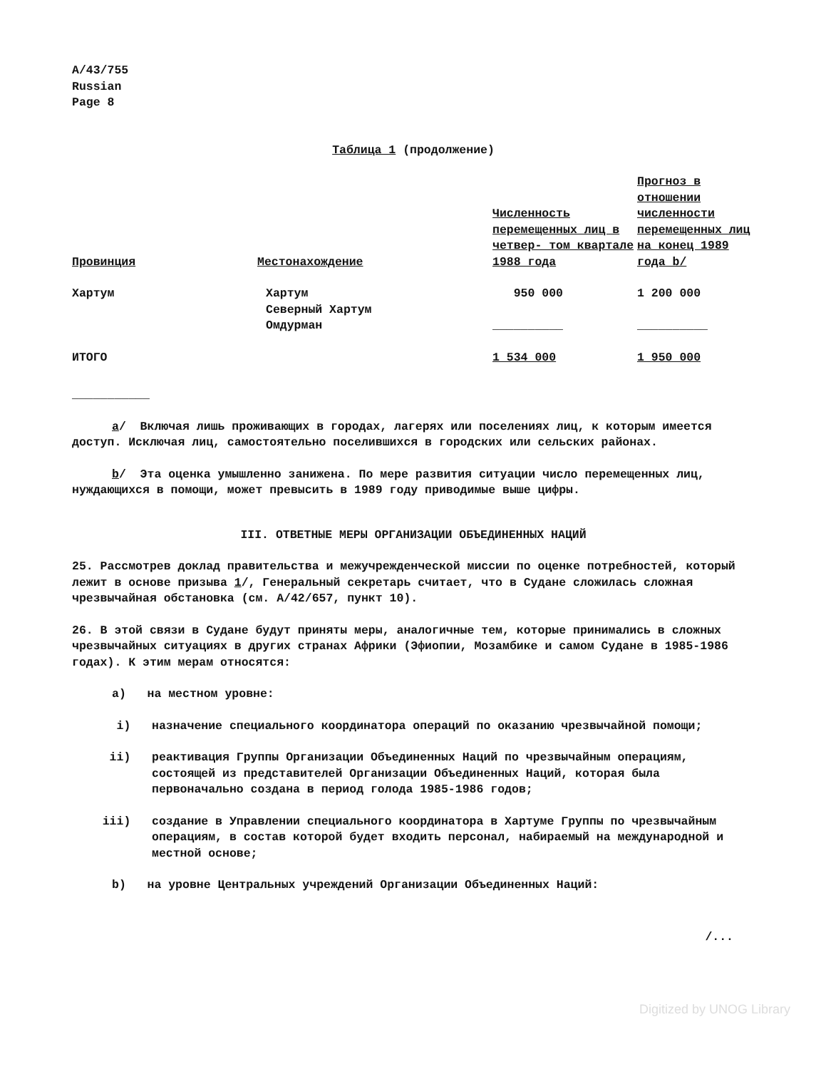A/43/755
Russian
Page 8
Таблица 1 (продолжение)
| Провинция | Местонахождение | Численность перемещенных лиц в четвер- том квартале 1988 года | Прогноз в отношении численности перемещенных лиц на конец 1989 года b/ |
| --- | --- | --- | --- |
| Хартум | Хартум Северный Хартум Омдурман | 950 000 __________ | 1 200 000 __________ |
| ИТОГО | | 1 534 000 | 1 950 000 |
___________
a/ Включая лишь проживающих в городах, лагерях или поселениях лиц, к которым имеется доступ. Исключая лиц, самостоятельно поселившихся в городских или сельских районах.
b/ Эта оценка умышленно занижена. По мере развития ситуации число перемещенных лиц, нуждающихся в помощи, может превысить в 1989 году приводимые выше цифры.
III. ОТВЕТНЫЕ МЕРЫ ОРГАНИЗАЦИИ ОБЪЕДИНЕННЫХ НАЦИЙ
25. Рассмотрев доклад правительства и межучрежденческой миссии по оценке потребностей, который лежит в основе призыва 1/, Генеральный секретарь считает, что в Судане сложилась сложная чрезвычайная обстановка (см. A/42/657, пункт 10).
26. В этой связи в Судане будут приняты меры, аналогичные тем, которые принимались в сложных чрезвычайных ситуациях в других странах Африки (Эфиопии, Мозамбике и самом Судане в 1985-1986 годах). К этим мерам относятся:
a) на местном уровне:
i) назначение специального координатора операций по оказанию чрезвычайной помощи;
ii) реактивация Группы Организации Объединенных Наций по чрезвычайным операциям, состоящей из представителей Организации Объединенных Наций, которая была первоначально создана в период голода 1985-1986 годов;
iii) создание в Управлении специального координатора в Хартуме Группы по чрезвычайным операциям, в состав которой будет входить персонал, набираемый на международной и местной основе;
b) на уровне Центральных учреждений Организации Объединенных Наций:
/...
Digitized by UNOG Library